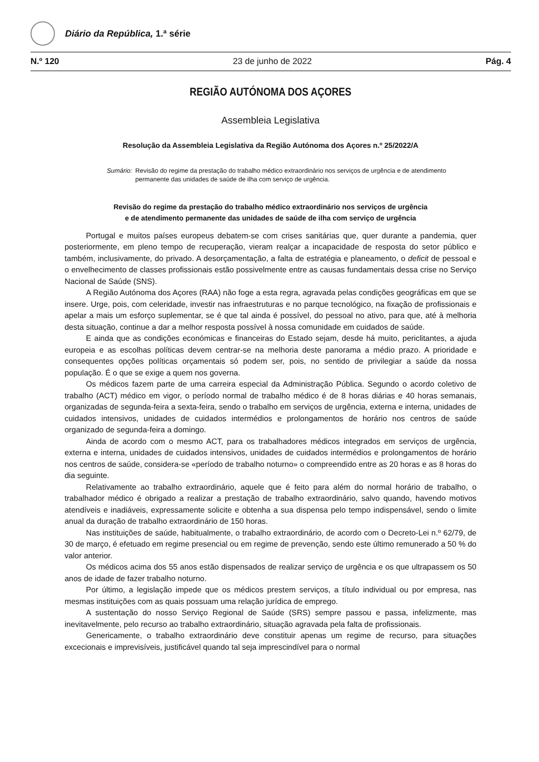Diário da República, 1.ª série
N.º 120 23 de junho de 2022 Pág. 4
REGIÃO AUTÓNOMA DOS AÇORES
Assembleia Legislativa
Resolução da Assembleia Legislativa da Região Autónoma dos Açores n.º 25/2022/A
Sumário: Revisão do regime da prestação do trabalho médico extraordinário nos serviços de urgência e de atendimento permanente das unidades de saúde de ilha com serviço de urgência.
Revisão do regime da prestação do trabalho médico extraordinário nos serviços de urgência
e de atendimento permanente das unidades de saúde de ilha com serviço de urgência
Portugal e muitos países europeus debatem-se com crises sanitárias que, quer durante a pandemia, quer posteriormente, em pleno tempo de recuperação, vieram realçar a incapacidade de resposta do setor público e também, inclusivamente, do privado. A desorçamentação, a falta de estratégia e planeamento, o deficit de pessoal e o envelhecimento de classes profissionais estão possivelmente entre as causas fundamentais dessa crise no Serviço Nacional de Saúde (SNS).
A Região Autónoma dos Açores (RAA) não foge a esta regra, agravada pelas condições geográficas em que se insere. Urge, pois, com celeridade, investir nas infraestruturas e no parque tecnológico, na fixação de profissionais e apelar a mais um esforço suplementar, se é que tal ainda é possível, do pessoal no ativo, para que, até à melhoria desta situação, continue a dar a melhor resposta possível à nossa comunidade em cuidados de saúde.
E ainda que as condições económicas e financeiras do Estado sejam, desde há muito, periclitantes, a ajuda europeia e as escolhas políticas devem centrar-se na melhoria deste panorama a médio prazo. A prioridade e consequentes opções políticas orçamentais só podem ser, pois, no sentido de privilegiar a saúde da nossa população. É o que se exige a quem nos governa.
Os médicos fazem parte de uma carreira especial da Administração Pública. Segundo o acordo coletivo de trabalho (ACT) médico em vigor, o período normal de trabalho médico é de 8 horas diárias e 40 horas semanais, organizadas de segunda-feira a sexta-feira, sendo o trabalho em serviços de urgência, externa e interna, unidades de cuidados intensivos, unidades de cuidados intermédios e prolongamentos de horário nos centros de saúde organizado de segunda-feira a domingo.
Ainda de acordo com o mesmo ACT, para os trabalhadores médicos integrados em serviços de urgência, externa e interna, unidades de cuidados intensivos, unidades de cuidados intermédios e prolongamentos de horário nos centros de saúde, considera-se «período de trabalho noturno» o compreendido entre as 20 horas e as 8 horas do dia seguinte.
Relativamente ao trabalho extraordinário, aquele que é feito para além do normal horário de trabalho, o trabalhador médico é obrigado a realizar a prestação de trabalho extraordinário, salvo quando, havendo motivos atendíveis e inadiáveis, expressamente solicite e obtenha a sua dispensa pelo tempo indispensável, sendo o limite anual da duração de trabalho extraordinário de 150 horas.
Nas instituições de saúde, habitualmente, o trabalho extraordinário, de acordo com o Decreto-Lei n.º 62/79, de 30 de março, é efetuado em regime presencial ou em regime de prevenção, sendo este último remunerado a 50 % do valor anterior.
Os médicos acima dos 55 anos estão dispensados de realizar serviço de urgência e os que ultrapassem os 50 anos de idade de fazer trabalho noturno.
Por último, a legislação impede que os médicos prestem serviços, a título individual ou por empresa, nas mesmas instituições com as quais possuam uma relação jurídica de emprego.
A sustentação do nosso Serviço Regional de Saúde (SRS) sempre passou e passa, infelizmente, mas inevitavelmente, pelo recurso ao trabalho extraordinário, situação agravada pela falta de profissionais.
Genericamente, o trabalho extraordinário deve constituir apenas um regime de recurso, para situações excecionais e imprevisíveis, justificável quando tal seja imprescindível para o normal